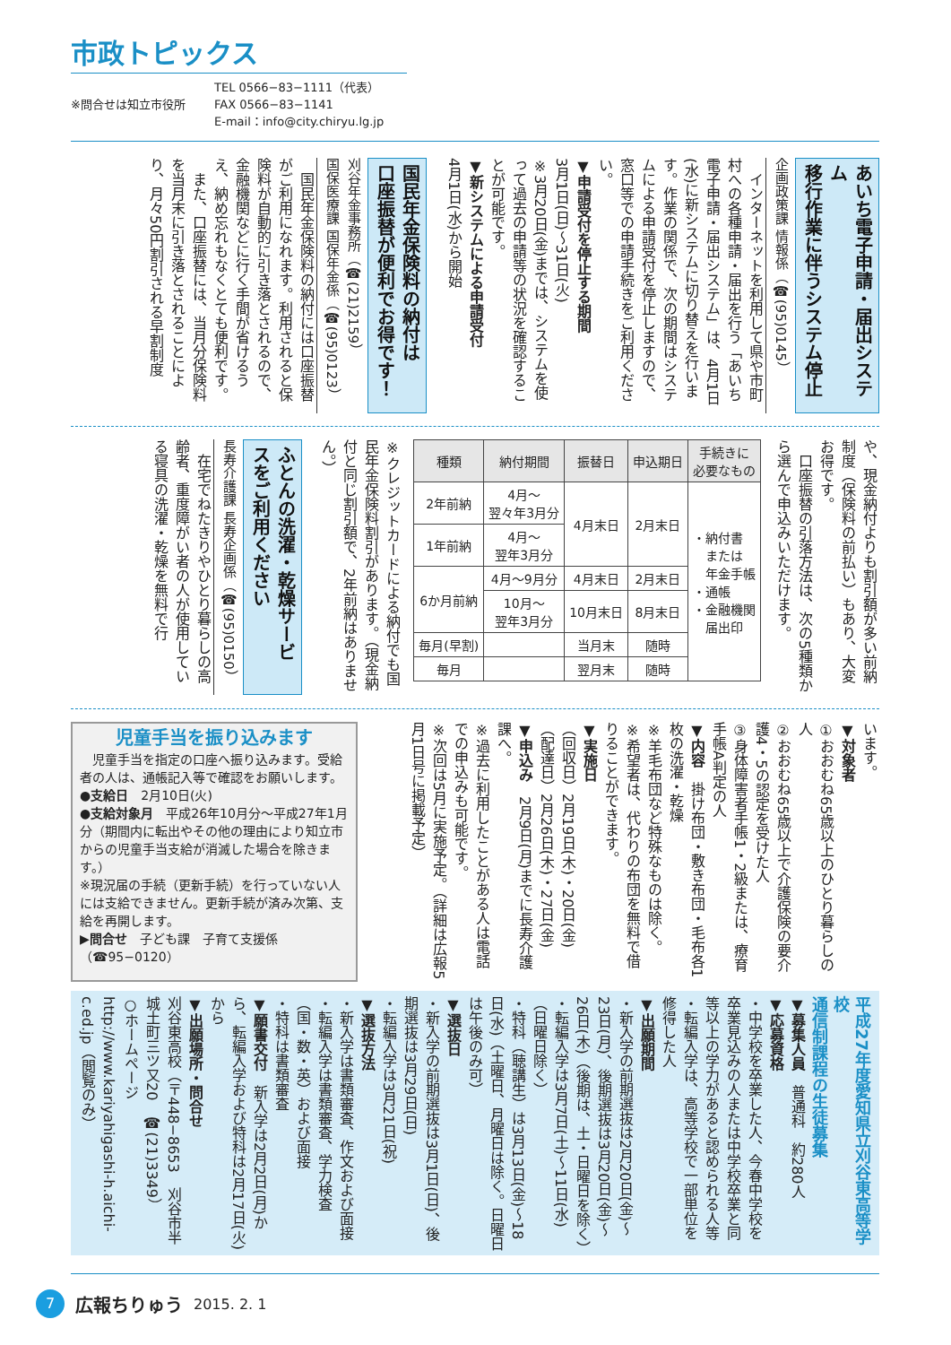市政トピックス
※問合せは知立市役所
TEL 0566−83−1111（代表）
FAX 0566−83−1141
E-mail：info@city.chiryu.lg.jp
あいち電子申請・届出システム
移行作業に伴うシステム停止
企画政策課 情報係（☎(95)0145）
　インターネットを利用して県や市町村への各種申請・届出を行う「あいち電子申請・届出システム」は、4月1日(水)に新システムに切り替えを行います。作業の関係で、次の期間はシステムによる申請受付を停止しますので、窓口等での申請手続きをご利用ください。
▼申請受付を停止する期間
3月1日(日)～31日(火)
※3月20日(金)までは、システムを使って過去の申請等の状況を確認することが可能です。
▼新システムによる申請受付
4月1日(水)から開始
国民年金保険料の納付は
口座振替が便利でお得です！
刈谷年金事務所（☎(21)2159）
国保医療課 国保年金係（☎(95)0123）
　国民年金保険料の納付には口座振替がご利用になれます。利用されると保険料が自動的に引き落とされるので、金融機関などに行く手間が省けるうえ、納め忘れもなくとても便利です。
　また、口座振替には、当月分保険料を当月末に引き落とされることにより、月々50円割引される早割制度
や、現金納付よりも割引額が多い前納制度（保険料の前払い）もあり、大変お得です。
　口座振替の引落方法は、次の5種類から選んで申込みいただけます。
| 種類 | 納付期間 | 振替日 | 申込期日 | 手続きに 必要なもの |
| --- | --- | --- | --- | --- |
| 2年前納 | 4月～ 翌々年3月分 | 4月末日 | 2月末日 | ・納付書 または 年金手帳 ・通帳 ・金融機関 届出印 |
| 1年前納 | 4月～ 翌年3月分 | | | |
| 6か月前納 | 4月～9月分 | 4月末日 | 2月末日 | |
| | 10月～ 翌年3月分 | 10月末日 | 8月末日 | |
| 毎月(早割) | | 当月末 | 随時 | |
| 毎月 | | 翌月末 | 随時 | |
※クレジットカードによる納付でも国民年金保険料割引があります。（現金納付と同じ割引額で、2年前納はありません。）
ふとんの洗濯・乾燥サービ
スをご利用ください
長寿介護課 長寿企画係（☎(95)0150）
　在宅でねたきりやひとり暮らしの高齢者、重度障がい者の人が使用している寝具の洗濯・乾燥を無料で行
います。
▼対象者
①おおむね65歳以上のひとり暮らしの人
②おおむね65歳以上で介護保険の要介護4・5の認定を受けた人
③身体障害者手帳1・2級または、療育手帳A判定の人
▼内容　掛け布団・敷き布団・毛布各1枚の洗濯・乾燥
※羊毛布団など特殊なものは除く。
※希望者は、代わりの布団を無料で借りることができます。
▼実施日
（回収日）2月19日(木)・20日(金)
（配達日）2月26日(木)・27日(金)
▼申込み　2月9日(月)までに長寿介護課へ。
※過去に利用したことがある人は電話での申込みも可能です。
※次回は5月に実施予定。（詳細は広報5月1日号に掲載予定）
児童手当を振り込みます
　児童手当を指定の口座へ振り込みます。受給者の人は、通帳記入等で確認をお願いします。
●支給日　2月10日(火)
●支給対象月　平成26年10月分～平成27年1月分（期間内に転出やその他の理由により知立市からの児童手当支給が消滅した場合を除きます。）
※現況届の手続（更新手続）を行っていない人には支給できません。更新手続が済み次第、支給を再開します。
▶問合せ　子ども課　子育て支援係（☎95−0120）
平成27年度愛知県立刈谷東高等学校
通信制課程の生徒募集
▼募集人員　普通科　約280人
▼応募資格
・中学校を卒業した人、今春中学校を卒業見込みの人または中学校卒業と同等以上の学力があると認められる人等
・転編入学は、高等学校で一部単位を修得した人
▼出願期間
・新入学の前期選抜は2月20日(金)～23日(月)、後期選抜は3月20日(金)～26日(木)（後期は、土・日曜日を除く）
・転編入学は3月7日(土)～11日(水)（日曜日除く）
・特科（聴講生）は3月13日(金)～18日(水)（土曜日、月曜日は除く。日曜日は午後のみ可）
▼選抜日
・新入学の前期選抜は3月1日(日)、後期選抜は3月29日(日)
・転編入学は3月21日(祝)
▼選抜方法
・新入学は書類審査、作文および面接
・転編入学は書類審査、学力検査（国・数・英）および面接
・特科は書類審査
▼願書交付　新入学は2月2日(月)から、転編入学および特科は2月17日(火)から
▼出願場所・問合せ
刈谷東高校（〒448−8653　刈谷市半城土町三ツ又20　☎(21)3349）
○ホームページ
http://www.kariyahigashi-h.aichi-c.ed.jp（閲覧のみ）
7
広報ちりゅう 2015. 2. 1